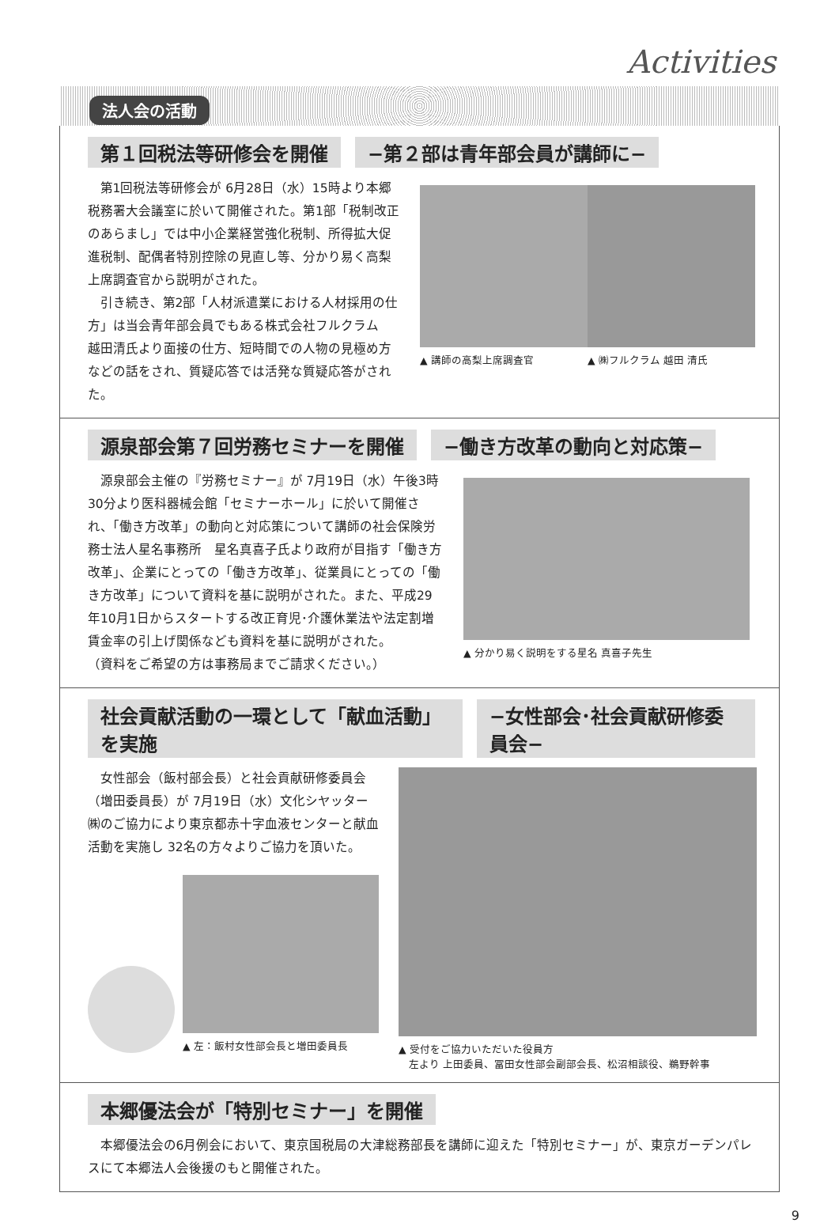Activities
法人会の活動
第１回税法等研修会を開催 −第２部は青年部会員が講師に−
第1回税法等研修会が 6月28日（水）15時より本郷税務署大会議室に於いて開催された。第1部「税制改正のあらまし」では中小企業経営強化税制、所得拡大促進税制、配偶者特別控除の見直し等、分かり易く高梨上席調査官から説明がされた。
引き続き、第2部「人材派遣業における人材採用の仕方」は当会青年部会員でもある株式会社フルクラム　越田清氏より面接の仕方、短時間での人物の見極め方などの話をされ、質疑応答では活発な質疑応答がされた。
▲ 講師の高梨上席調査官 ▲ ㈱フルクラム 越田 清氏
源泉部会第７回労務セミナーを開催 −働き方改革の動向と対応策−
源泉部会主催の『労務セミナー』が 7月19日（水）午後3時30分より医科器械会館「セミナーホール」に於いて開催され、「働き方改革」の動向と対応策について講師の社会保険労務士法人星名事務所　星名真喜子氏より政府が目指す「働き方改革」、企業にとっての「働き方改革」、従業員にとっての「働き方改革」について資料を基に説明がされた。また、平成29年10月1日からスタートする改正育児･介護休業法や法定割増賃金率の引上げ関係なども資料を基に説明がされた。
（資料をご希望の方は事務局までご請求ください。）
▲ 分かり易く説明をする星名 真喜子先生
社会貢献活動の一環として「献血活動」を実施 −女性部会･社会貢献研修委員会−
女性部会（飯村部会長）と社会貢献研修委員会（増田委員長）が 7月19日（水）文化シヤッター㈱のご協力により東京都赤十字血液センターと献血活動を実施し 32名の方々よりご協力を頂いた。
▲ 左：飯村女性部会長と増田委員長
▲ 受付をご協力いただいた役員方
　左より 上田委員、冨田女性部会副部会長、松沼相談役、鵜野幹事
本郷優法会が「特別セミナー」を開催
本郷優法会の6月例会において、東京国税局の大津総務部長を講師に迎えた「特別セミナー」が、東京ガーデンパレスにて本郷法人会後援のもと開催された。
9